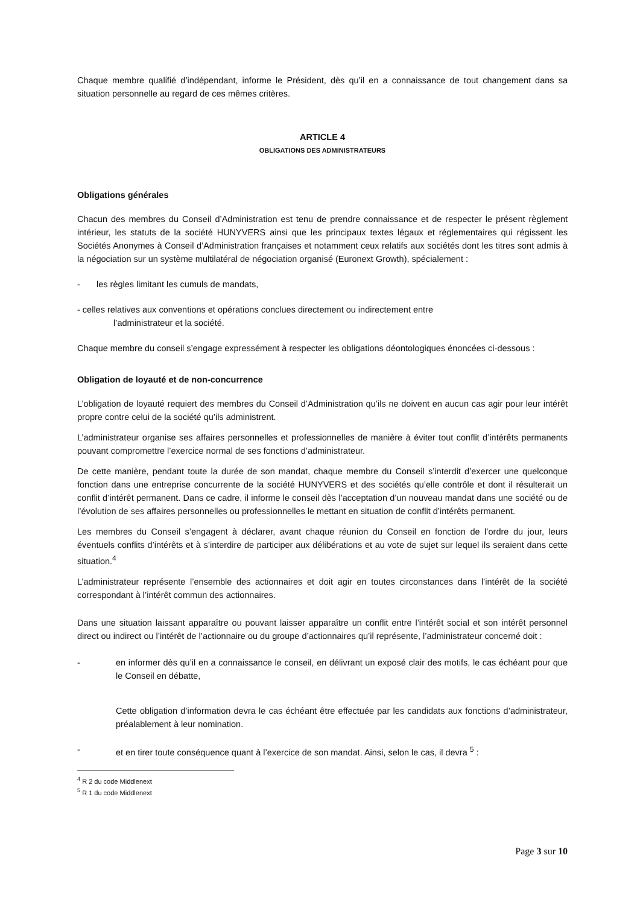Chaque membre qualifié d’indépendant, informe le Président, dès qu’il en a connaissance de tout changement dans sa situation personnelle au regard de ces mêmes critères.
ARTICLE 4
OBLIGATIONS DES ADMINISTRATEURS
Obligations générales
Chacun des membres du Conseil d’Administration est tenu de prendre connaissance et de respecter le présent règlement intérieur, les statuts de la société HUNYVERS ainsi que les principaux textes légaux et réglementaires qui régissent les Sociétés Anonymes à Conseil d’Administration françaises et notamment ceux relatifs aux sociétés dont les titres sont admis à la négociation sur un système multilatéral de négociation organisé (Euronext Growth), spécialement :
- les règles limitant les cumuls de mandats,
- celles relatives aux conventions et opérations conclues directement ou indirectement entre
l’administrateur et la société.
Chaque membre du conseil s’engage expressément à respecter les obligations déontologiques énoncées ci-dessous :
Obligation de loyauté et de non-concurrence
L’obligation de loyauté requiert des membres du Conseil d’Administration qu’ils ne doivent en aucun cas agir pour leur intérêt propre contre celui de la société qu’ils administrent.
L’administrateur organise ses affaires personnelles et professionnelles de manière à éviter tout conflit d’intérêts permanents pouvant compromettre l’exercice normal de ses fonctions d’administrateur.
De cette manière, pendant toute la durée de son mandat, chaque membre du Conseil s’interdit d’exercer une quelconque fonction dans une entreprise concurrente de la société HUNYVERS et des sociétés qu’elle contrôle et dont il résulterait un conflit d’intérêt permanent. Dans ce cadre, il informe le conseil dès l’acceptation d’un nouveau mandat dans une société ou de l’évolution de ses affaires personnelles ou professionnelles le mettant en situation de conflit d’intérêts permanent.
Les membres du Conseil s’engagent à déclarer, avant chaque réunion du Conseil en fonction de l’ordre du jour, leurs éventuels conflits d’intérêts et à s’interdire de participer aux délibérations et au vote de sujet sur lequel ils seraient dans cette situation.<sup>4</sup>
L’administrateur représente l’ensemble des actionnaires et doit agir en toutes circonstances dans l’intérêt de la société correspondant à l’intérêt commun des actionnaires.
Dans une situation laissant apparaître ou pouvant laisser apparaître un conflit entre l’intérêt social et son intérêt personnel direct ou indirect ou l’intérêt de l’actionnaire ou du groupe d’actionnaires qu’il représente, l’administrateur concerné doit :
- en informer dès qu’il en a connaissance le conseil, en délivrant un exposé clair des motifs, le cas échéant pour que le Conseil en débatte,
Cette obligation d’information devra le cas échéant être effectuée par les candidats aux fonctions d’administrateur, préalablement à leur nomination.
- et en tirer toute conséquence quant à l’exercice de son mandat. Ainsi, selon le cas, il devra <sup>5</sup> :
<sup>4</sup> R 2 du code Middlenext
<sup>5</sup> R 1 du code Middlenext
Page 3 sur 10